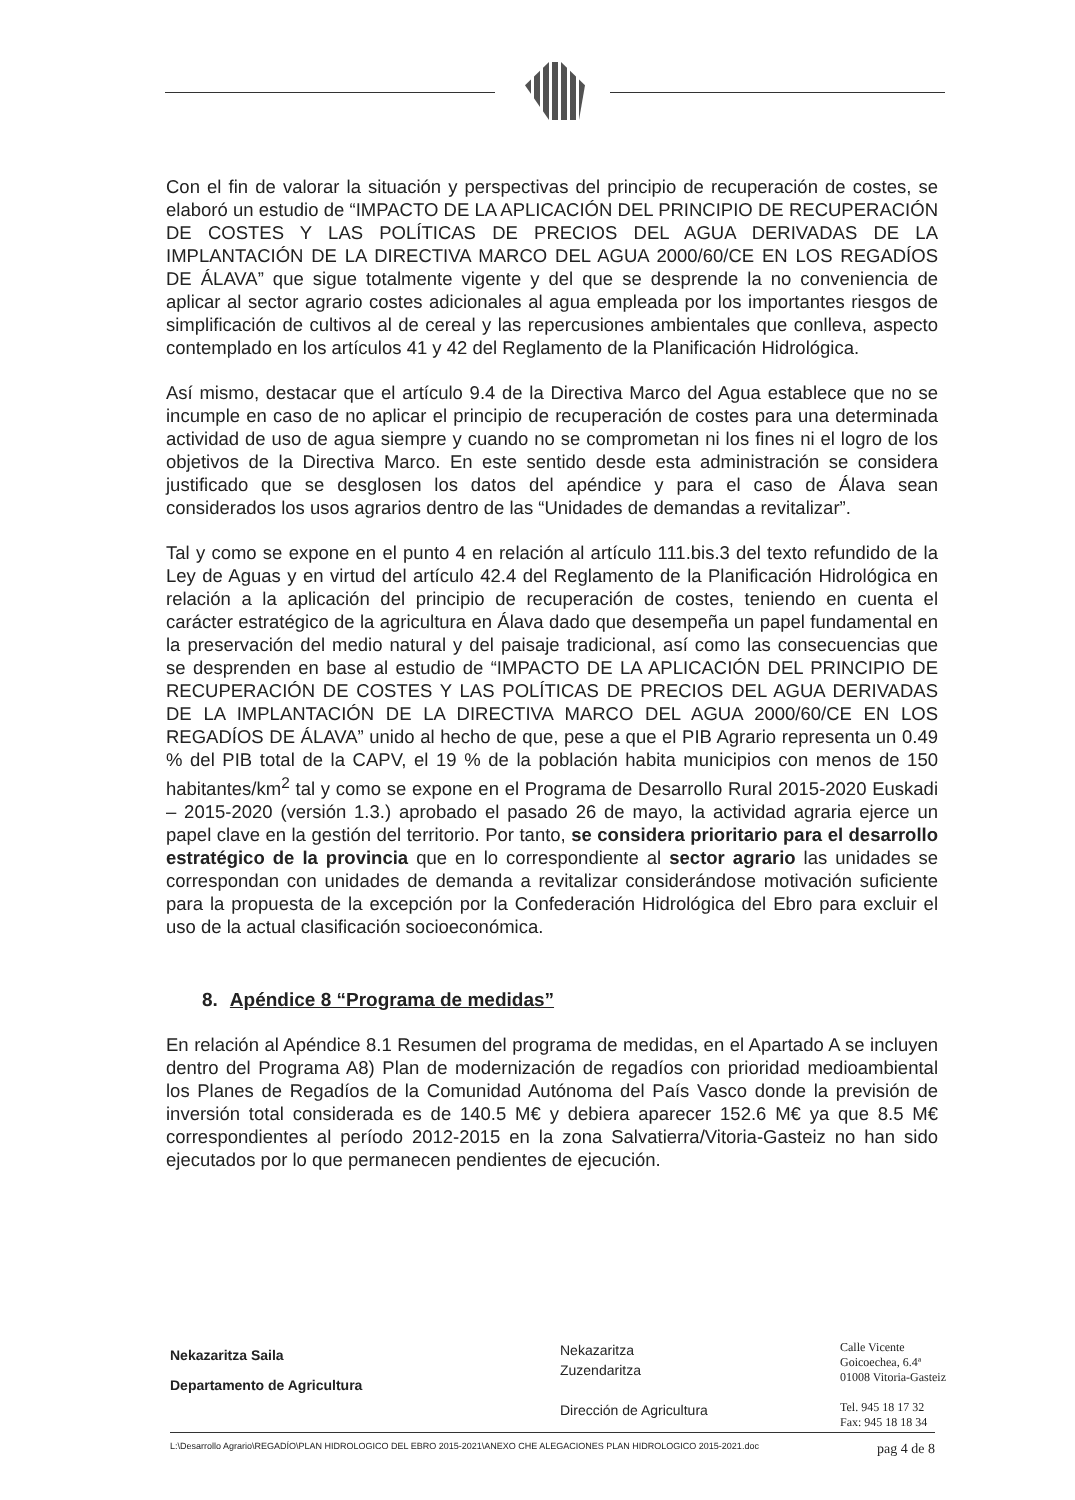Con el fin de valorar la situación y perspectivas del principio de recuperación de costes, se elaboró un estudio de “IMPACTO DE LA APLICACIÓN DEL PRINCIPIO DE RECUPERACIÓN DE COSTES Y LAS POLÍTICAS DE PRECIOS DEL AGUA DERIVADAS DE LA IMPLANTACIÓN DE LA DIRECTIVA MARCO DEL AGUA 2000/60/CE EN LOS REGADÍOS DE ÁLAVA” que sigue totalmente vigente y del que se desprende la no conveniencia de aplicar al sector agrario costes adicionales al agua empleada por los importantes riesgos de simplificación de cultivos al de cereal y las repercusiones ambientales que conlleva, aspecto contemplado en los artículos 41 y 42 del Reglamento de la Planificación Hidrológica.
Así mismo, destacar que el artículo 9.4 de la Directiva Marco del Agua establece que no se incumple en caso de no aplicar el principio de recuperación de costes para una determinada actividad de uso de agua siempre y cuando no se comprometan ni los fines ni el logro de los objetivos de la Directiva Marco. En este sentido desde esta administración se considera justificado que se desglosen los datos del apéndice y para el caso de Álava sean considerados los usos agrarios dentro de las “Unidades de demandas a revitalizar”.
Tal y como se expone en el punto 4 en relación al artículo 111.bis.3 del texto refundido de la Ley de Aguas y en virtud del artículo 42.4 del Reglamento de la Planificación Hidrológica en relación a la aplicación del principio de recuperación de costes, teniendo en cuenta el carácter estratégico de la agricultura en Álava dado que desempeña un papel fundamental en la preservación del medio natural y del paisaje tradicional, así como las consecuencias que se desprenden en base al estudio de “IMPACTO DE LA APLICACIÓN DEL PRINCIPIO DE RECUPERACIÓN DE COSTES Y LAS POLÍTICAS DE PRECIOS DEL AGUA DERIVADAS DE LA IMPLANTACIÓN DE LA DIRECTIVA MARCO DEL AGUA 2000/60/CE EN LOS REGADÍOS DE ÁLAVA” unido al hecho de que, pese a que el PIB Agrario representa un 0.49 % del PIB total de la CAPV, el 19 % de la población habita municipios con menos de 150 habitantes/km<sup>2</sup> tal y como se expone en el Programa de Desarrollo Rural 2015-2020 Euskadi – 2015-2020 (versión 1.3.) aprobado el pasado 26 de mayo, la actividad agraria ejerce un papel clave en la gestión del territorio. Por tanto, se considera prioritario para el desarrollo estratégico de la provincia que en lo correspondiente al sector agrario las unidades se correspondan con unidades de demanda a revitalizar considerándose motivación suficiente para la propuesta de la excepción por la Confederación Hidrológica del Ebro para excluir el uso de la actual clasificación socioeconómica.
8. Apéndice 8 “Programa de medidas”
En relación al Apéndice 8.1 Resumen del programa de medidas, en el Apartado A se incluyen dentro del Programa A8) Plan de modernización de regadíos con prioridad medioambiental los Planes de Regadíos de la Comunidad Autónoma del País Vasco donde la previsión de inversión total considerada es de 140.5 M€ y debiera aparecer 152.6 M€ ya que 8.5 M€ correspondientes al período 2012-2015 en la zona Salvatierra/Vitoria-Gasteiz no han sido ejecutados por lo que permanecen pendientes de ejecución.
Nekazaritza Saila
Departamento de Agricultura
Nekazaritza
Zuzendaritza
Dirección de Agricultura
Calle Vicente
Goicoechea, 6.4ª
01008 Vitoria-Gasteiz
Tel. 945 18 17 32
Fax: 945 18 18 34
L:\Desarrollo Agrario\REGADÍO\PLAN HIDROLOGICO DEL EBRO 2015-2021\ANEXO CHE ALEGACIONES PLAN HIDROLOGICO 2015-2021.doc pag 4 de 8